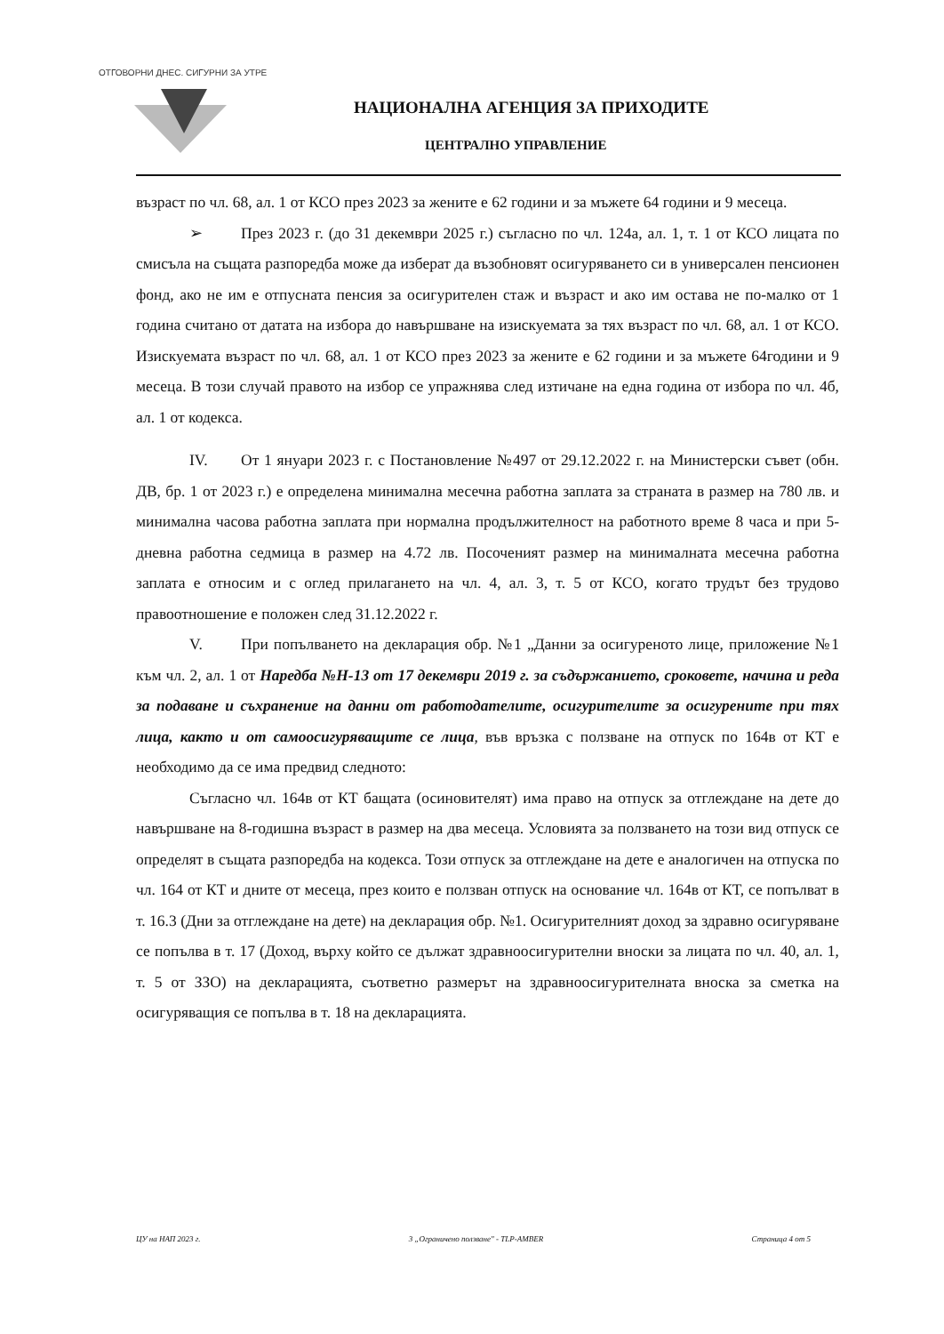ОТГОВОРНИ ДНЕС. СИГУРНИ ЗА УТРЕ
НАЦИОНАЛНА АГЕНЦИЯ ЗА ПРИХОДИТЕ
ЦЕНТРАЛНО УПРАВЛЕНИЕ
възраст по чл. 68, ал. 1 от КСО през 2023 за жените е 62 години и за мъжете 64 години и 9 месеца.
➢ През 2023 г. (до 31 декември 2025 г.) съгласно по чл. 124а, ал. 1, т. 1 от КСО лицата по смисъла на същата разпоредба може да изберат да възобновят осигуряването си в универсален пенсионен фонд, ако не им е отпусната пенсия за осигурителен стаж и възраст и ако им остава не по-малко от 1 година считано от датата на избора до навършване на изискуемата за тях възраст по чл. 68, ал. 1 от КСО. Изискуемата възраст по чл. 68, ал. 1 от КСО през 2023 за жените е 62 години и за мъжете 64години и 9 месеца. В този случай правото на избор се упражнява след изтичане на една година от избора по чл. 4б, ал. 1 от кодекса.
IV. От 1 януари 2023 г. с Постановление №497 от 29.12.2022 г. на Министерски съвет (обн. ДВ, бр. 1 от 2023 г.) е определена минимална месечна работна заплата за страната в размер на 780 лв. и минимална часова работна заплата при нормална продължителност на работното време 8 часа и при 5-дневна работна седмица в размер на 4.72 лв. Посоченият размер на минималната месечна работна заплата е относим и с оглед прилагането на чл. 4, ал. 3, т. 5 от КСО, когато трудът без трудово правоотношение е положен след 31.12.2022 г.
V. При попълването на декларация обр. №1 „Данни за осигуреното лице, приложение №1 към чл. 2, ал. 1 от Наредба №Н-13 от 17 декември 2019 г. за съдържанието, сроковете, начина и реда за подаване и съхранение на данни от работодателите, осигурителите за осигурените при тях лица, както и от самоосигуряващите се лица, във връзка с ползване на отпуск по 164в от КТ е необходимо да се има предвид следното:
Съгласно чл. 164в от КТ бащата (осиновителят) има право на отпуск за отглеждане на дете до навършване на 8-годишна възраст в размер на два месеца. Условията за ползването на този вид отпуск се определят в същата разпоредба на кодекса. Този отпуск за отглеждане на дете е аналогичен на отпуска по чл. 164 от КТ и дните от месеца, през които е ползван отпуск на основание чл. 164в от КТ, се попълват в т. 16.3 (Дни за отглеждане на дете) на декларация обр. №1. Осигурителният доход за здравно осигуряване се попълва в т. 17 (Доход, върху който се дължат здравноосигурителни вноски за лицата по чл. 40, ал. 1, т. 5 от ЗЗО) на декларацията, съответно размерът на здравноосигурителната вноска за сметка на осигуряващия се попълва в т. 18 на декларацията.
ЦУ на НАП 2023 г. 3 „Ограничено ползване" - TLP-AMBER Страница 4 от 5